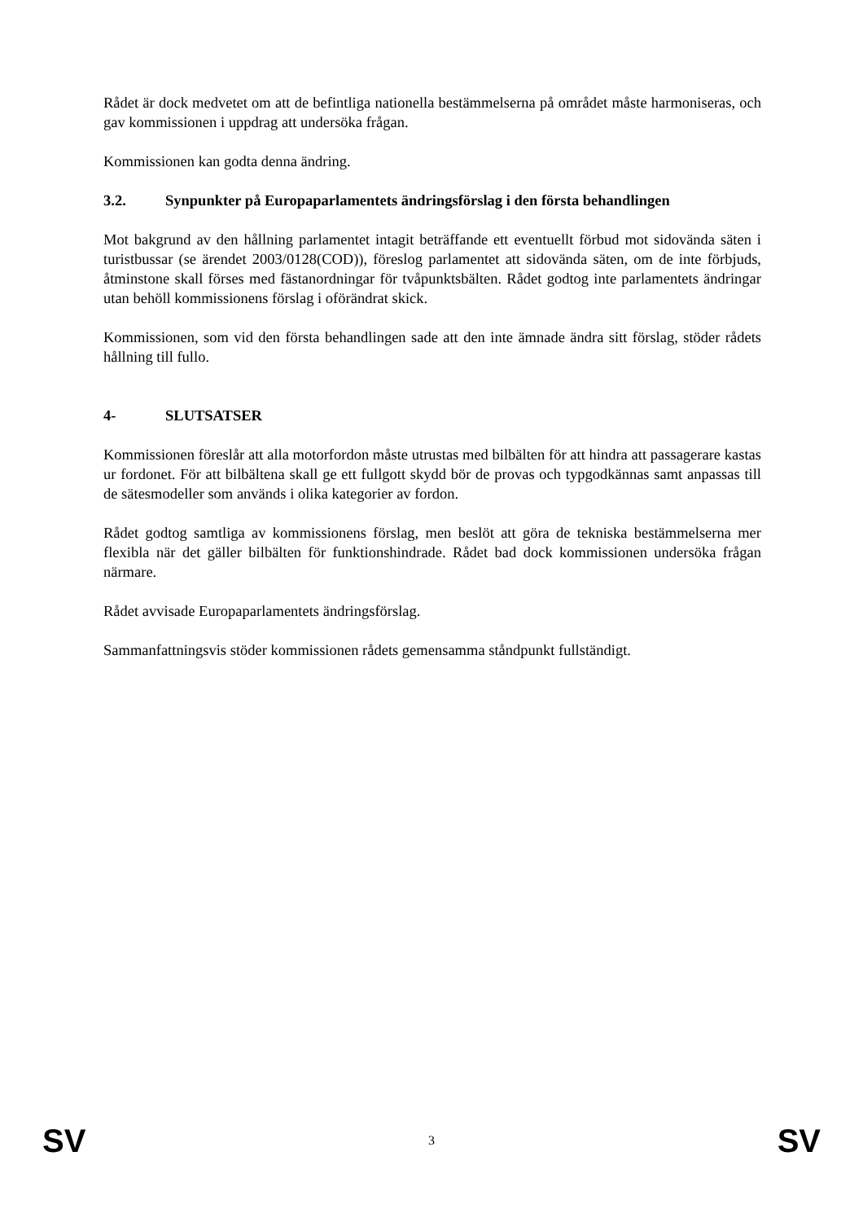Rådet är dock medvetet om att de befintliga nationella bestämmelserna på området måste harmoniseras, och gav kommissionen i uppdrag att undersöka frågan.
Kommissionen kan godta denna ändring.
3.2. Synpunkter på Europaparlamentets ändringsförslag i den första behandlingen
Mot bakgrund av den hållning parlamentet intagit beträffande ett eventuellt förbud mot sidovända säten i turistbussar (se ärendet 2003/0128(COD)), föreslog parlamentet att sidovända säten, om de inte förbjuds, åtminstone skall förses med fästanordningar för tvåpunktsbälten. Rådet godtog inte parlamentets ändringar utan behöll kommissionens förslag i oförändrat skick.
Kommissionen, som vid den första behandlingen sade att den inte ämnade ändra sitt förslag, stöder rådets hållning till fullo.
4- SLUTSATSER
Kommissionen föreslår att alla motorfordon måste utrustas med bilbälten för att hindra att passagerare kastas ur fordonet. För att bilbältena skall ge ett fullgott skydd bör de provas och typgodkännas samt anpassas till de sätesmodeller som används i olika kategorier av fordon.
Rådet godtog samtliga av kommissionens förslag, men beslöt att göra de tekniska bestämmelserna mer flexibla när det gäller bilbälten för funktionshindrade. Rådet bad dock kommissionen undersöka frågan närmare.
Rådet avvisade Europaparlamentets ändringsförslag.
Sammanfattningsvis stöder kommissionen rådets gemensamma ståndpunkt fullständigt.
SV 3 SV